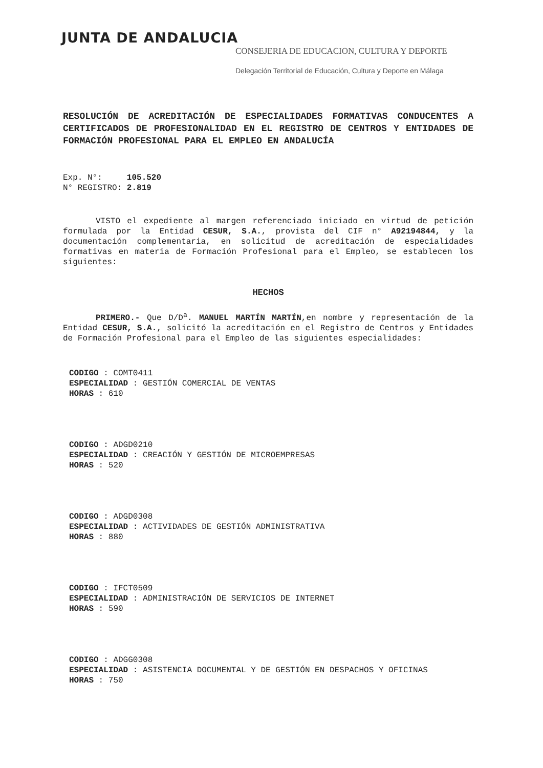JUNTA DE ANDALUCIA
CONSEJERIA DE EDUCACION, CULTURA Y DEPORTE
Delegación Territorial de Educación, Cultura y Deporte en Málaga
RESOLUCIÓN DE ACREDITACIÓN DE ESPECIALIDADES FORMATIVAS CONDUCENTES A CERTIFICADOS DE PROFESIONALIDAD EN EL REGISTRO DE CENTROS Y ENTIDADES DE FORMACIÓN PROFESIONAL PARA EL EMPLEO EN ANDALUCÍA
Exp. N°: 105.520
N° REGISTRO: 2.819
VISTO el expediente al margen referenciado iniciado en virtud de petición formulada por la Entidad CESUR, S.A., provista del CIF n° A92194844, y la documentación complementaria, en solicitud de acreditación de especialidades formativas en materia de Formación Profesional para el Empleo, se establecen los siguientes:
HECHOS
PRIMERO.- Que D/D<sup>a</sup>. MANUEL MARTÍN MARTÍN,en nombre y representación de la Entidad CESUR, S.A., solicitó la acreditación en el Registro de Centros y Entidades de Formación Profesional para el Empleo de las siguientes especialidades:
CODIGO : COMT0411
ESPECIALIDAD : GESTIÓN COMERCIAL DE VENTAS
HORAS : 610
CODIGO : ADGD0210
ESPECIALIDAD : CREACIÓN Y GESTIÓN DE MICROEMPRESAS
HORAS : 520
CODIGO : ADGD0308
ESPECIALIDAD : ACTIVIDADES DE GESTIÓN ADMINISTRATIVA
HORAS : 880
CODIGO : IFCT0509
ESPECIALIDAD : ADMINISTRACIÓN DE SERVICIOS DE INTERNET
HORAS : 590
CODIGO : ADGG0308
ESPECIALIDAD : ASISTENCIA DOCUMENTAL Y DE GESTIÓN EN DESPACHOS Y OFICINAS
HORAS : 750